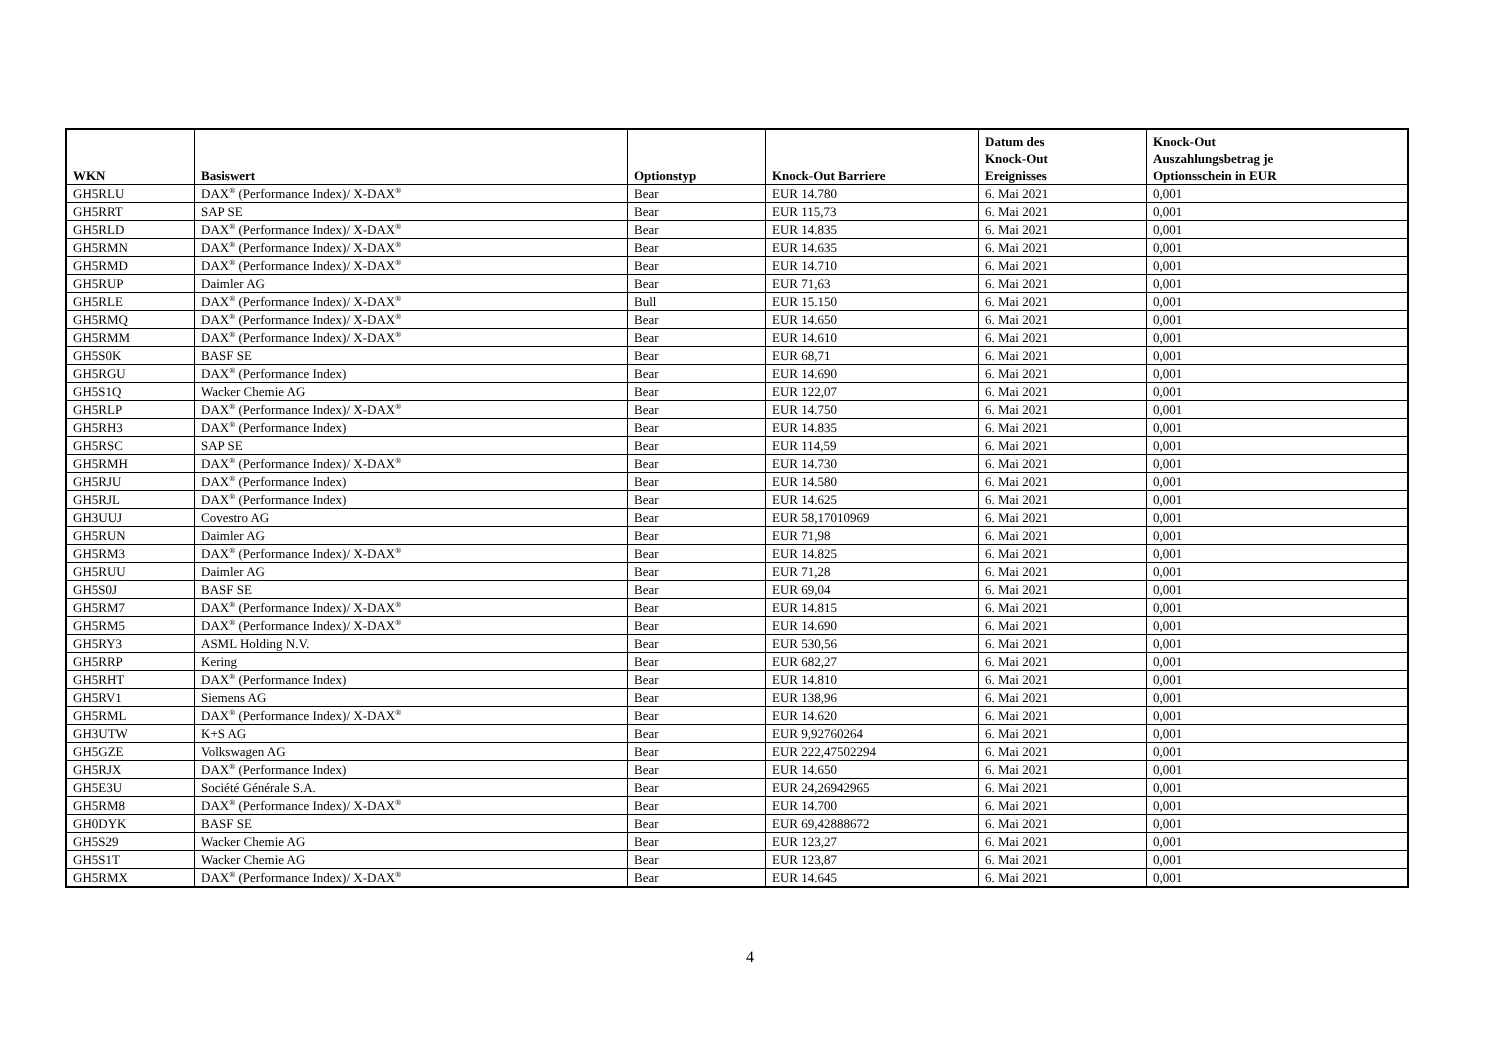| WKN | Basiswert | Optionstyp | Knock-Out Barriere | Datum des Knock-Out Ereignisses | Knock-Out Auszahlungsbetrag je Optionsschein in EUR |
| --- | --- | --- | --- | --- | --- |
| GH5RLU | DAX<sup>®</sup> (Performance Index)/ X-DAX<sup>®</sup> | Bear | EUR 14.780 | 6. Mai 2021 | 0,001 |
| GH5RRT | SAP SE | Bear | EUR 115,73 | 6. Mai 2021 | 0,001 |
| GH5RLD | DAX<sup>®</sup> (Performance Index)/ X-DAX<sup>®</sup> | Bear | EUR 14.835 | 6. Mai 2021 | 0,001 |
| GH5RMN | DAX<sup>®</sup> (Performance Index)/ X-DAX<sup>®</sup> | Bear | EUR 14.635 | 6. Mai 2021 | 0,001 |
| GH5RMD | DAX<sup>®</sup> (Performance Index)/ X-DAX<sup>®</sup> | Bear | EUR 14.710 | 6. Mai 2021 | 0,001 |
| GH5RUP | Daimler AG | Bear | EUR 71,63 | 6. Mai 2021 | 0,001 |
| GH5RLE | DAX<sup>®</sup> (Performance Index)/ X-DAX<sup>®</sup> | Bull | EUR 15.150 | 6. Mai 2021 | 0,001 |
| GH5RMQ | DAX<sup>®</sup> (Performance Index)/ X-DAX<sup>®</sup> | Bear | EUR 14.650 | 6. Mai 2021 | 0,001 |
| GH5RMM | DAX<sup>®</sup> (Performance Index)/ X-DAX<sup>®</sup> | Bear | EUR 14.610 | 6. Mai 2021 | 0,001 |
| GH5S0K | BASF SE | Bear | EUR 68,71 | 6. Mai 2021 | 0,001 |
| GH5RGU | DAX<sup>®</sup> (Performance Index) | Bear | EUR 14.690 | 6. Mai 2021 | 0,001 |
| GH5S1Q | Wacker Chemie AG | Bear | EUR 122,07 | 6. Mai 2021 | 0,001 |
| GH5RLP | DAX<sup>®</sup> (Performance Index)/ X-DAX<sup>®</sup> | Bear | EUR 14.750 | 6. Mai 2021 | 0,001 |
| GH5RH3 | DAX<sup>®</sup> (Performance Index) | Bear | EUR 14.835 | 6. Mai 2021 | 0,001 |
| GH5RSC | SAP SE | Bear | EUR 114,59 | 6. Mai 2021 | 0,001 |
| GH5RMH | DAX<sup>®</sup> (Performance Index)/ X-DAX<sup>®</sup> | Bear | EUR 14.730 | 6. Mai 2021 | 0,001 |
| GH5RJU | DAX<sup>®</sup> (Performance Index) | Bear | EUR 14.580 | 6. Mai 2021 | 0,001 |
| GH5RJL | DAX<sup>®</sup> (Performance Index) | Bear | EUR 14.625 | 6. Mai 2021 | 0,001 |
| GH3UUJ | Covestro AG | Bear | EUR 58,17010969 | 6. Mai 2021 | 0,001 |
| GH5RUN | Daimler AG | Bear | EUR 71,98 | 6. Mai 2021 | 0,001 |
| GH5RM3 | DAX<sup>®</sup> (Performance Index)/ X-DAX<sup>®</sup> | Bear | EUR 14.825 | 6. Mai 2021 | 0,001 |
| GH5RUU | Daimler AG | Bear | EUR 71,28 | 6. Mai 2021 | 0,001 |
| GH5S0J | BASF SE | Bear | EUR 69,04 | 6. Mai 2021 | 0,001 |
| GH5RM7 | DAX<sup>®</sup> (Performance Index)/ X-DAX<sup>®</sup> | Bear | EUR 14.815 | 6. Mai 2021 | 0,001 |
| GH5RM5 | DAX<sup>®</sup> (Performance Index)/ X-DAX<sup>®</sup> | Bear | EUR 14.690 | 6. Mai 2021 | 0,001 |
| GH5RY3 | ASML Holding N.V. | Bear | EUR 530,56 | 6. Mai 2021 | 0,001 |
| GH5RRP | Kering | Bear | EUR 682,27 | 6. Mai 2021 | 0,001 |
| GH5RHT | DAX<sup>®</sup> (Performance Index) | Bear | EUR 14.810 | 6. Mai 2021 | 0,001 |
| GH5RV1 | Siemens AG | Bear | EUR 138,96 | 6. Mai 2021 | 0,001 |
| GH5RML | DAX<sup>®</sup> (Performance Index)/ X-DAX<sup>®</sup> | Bear | EUR 14.620 | 6. Mai 2021 | 0,001 |
| GH3UTW | K+S AG | Bear | EUR 9,92760264 | 6. Mai 2021 | 0,001 |
| GH5GZE | Volkswagen AG | Bear | EUR 222,47502294 | 6. Mai 2021 | 0,001 |
| GH5RJX | DAX<sup>®</sup> (Performance Index) | Bear | EUR 14.650 | 6. Mai 2021 | 0,001 |
| GH5E3U | Société Générale S.A. | Bear | EUR 24,26942965 | 6. Mai 2021 | 0,001 |
| GH5RM8 | DAX<sup>®</sup> (Performance Index)/ X-DAX<sup>®</sup> | Bear | EUR 14.700 | 6. Mai 2021 | 0,001 |
| GH0DYK | BASF SE | Bear | EUR 69,42888672 | 6. Mai 2021 | 0,001 |
| GH5S29 | Wacker Chemie AG | Bear | EUR 123,27 | 6. Mai 2021 | 0,001 |
| GH5S1T | Wacker Chemie AG | Bear | EUR 123,87 | 6. Mai 2021 | 0,001 |
| GH5RMX | DAX<sup>®</sup> (Performance Index)/ X-DAX<sup>®</sup> | Bear | EUR 14.645 | 6. Mai 2021 | 0,001 |
4